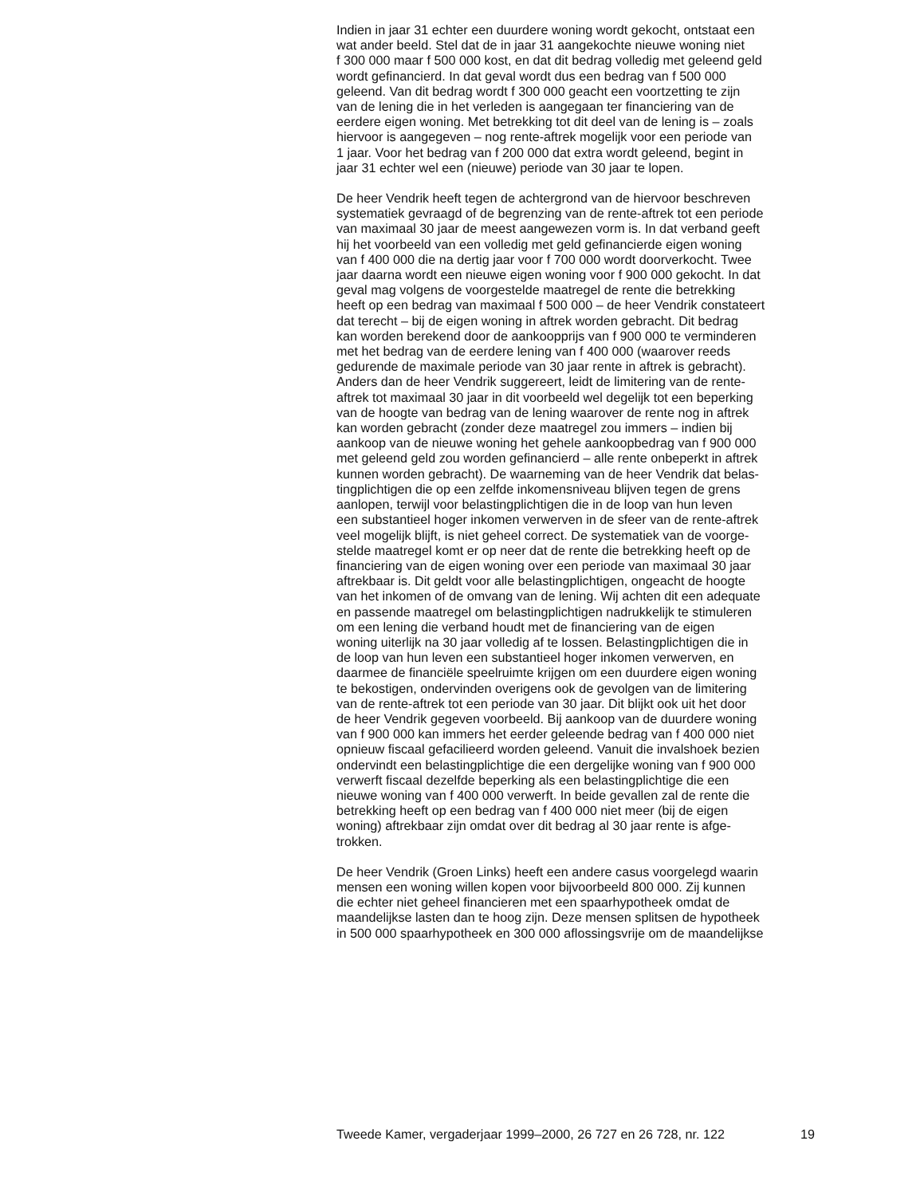Indien in jaar 31 echter een duurdere woning wordt gekocht, ontstaat een wat ander beeld. Stel dat de in jaar 31 aangekochte nieuwe woning niet f 300 000 maar f 500 000 kost, en dat dit bedrag volledig met geleend geld wordt gefinancierd. In dat geval wordt dus een bedrag van f 500 000 geleend. Van dit bedrag wordt f 300 000 geacht een voortzetting te zijn van de lening die in het verleden is aangegaan ter financiering van de eerdere eigen woning. Met betrekking tot dit deel van de lening is – zoals hiervoor is aangegeven – nog rente-aftrek mogelijk voor een periode van 1 jaar. Voor het bedrag van f 200 000 dat extra wordt geleend, begint in jaar 31 echter wel een (nieuwe) periode van 30 jaar te lopen.
De heer Vendrik heeft tegen de achtergrond van de hiervoor beschreven systematiek gevraagd of de begrenzing van de rente-aftrek tot een periode van maximaal 30 jaar de meest aangewezen vorm is. In dat verband geeft hij het voorbeeld van een volledig met geld gefinancierde eigen woning van f 400 000 die na dertig jaar voor f 700 000 wordt doorverkocht. Twee jaar daarna wordt een nieuwe eigen woning voor f 900 000 gekocht. In dat geval mag volgens de voorgestelde maatregel de rente die betrekking heeft op een bedrag van maximaal f 500 000 – de heer Vendrik constateert dat terecht – bij de eigen woning in aftrek worden gebracht. Dit bedrag kan worden berekend door de aankoopprijs van f 900 000 te verminderen met het bedrag van de eerdere lening van f 400 000 (waarover reeds gedurende de maximale periode van 30 jaar rente in aftrek is gebracht). Anders dan de heer Vendrik suggereert, leidt de limitering van de rente- aftrek tot maximaal 30 jaar in dit voorbeeld wel degelijk tot een beperking van de hoogte van bedrag van de lening waarover de rente nog in aftrek kan worden gebracht (zonder deze maatregel zou immers – indien bij aankoop van de nieuwe woning het gehele aankoopbedrag van f 900 000 met geleend geld zou worden gefinancierd – alle rente onbeperkt in aftrek kunnen worden gebracht). De waarneming van de heer Vendrik dat belas- tingplichtigen die op een zelfde inkomensniveau blijven tegen de grens aanlopen, terwijl voor belastingplichtigen die in de loop van hun leven een substantieel hoger inkomen verwerven in de sfeer van de rente-aftrek veel mogelijk blijft, is niet geheel correct. De systematiek van de voorge- stelde maatregel komt er op neer dat de rente die betrekking heeft op de financiering van de eigen woning over een periode van maximaal 30 jaar aftrekbaar is. Dit geldt voor alle belastingplichtigen, ongeacht de hoogte van het inkomen of de omvang van de lening. Wij achten dit een adequate en passende maatregel om belastingplichtigen nadrukkelijk te stimuleren om een lening die verband houdt met de financiering van de eigen woning uiterlijk na 30 jaar volledig af te lossen. Belastingplichtigen die in de loop van hun leven een substantieel hoger inkomen verwerven, en daarmee de financiële speelruimte krijgen om een duurdere eigen woning te bekostigen, ondervinden overigens ook de gevolgen van de limitering van de rente-aftrek tot een periode van 30 jaar. Dit blijkt ook uit het door de heer Vendrik gegeven voorbeeld. Bij aankoop van de duurdere woning van f 900 000 kan immers het eerder geleende bedrag van f 400 000 niet opnieuw fiscaal gefacilieerd worden geleend. Vanuit die invalshoek bezien ondervindt een belastingplichtige die een dergelijke woning van f 900 000 verwerft fiscaal dezelfde beperking als een belastingplichtige die een nieuwe woning van f 400 000 verwerft. In beide gevallen zal de rente die betrekking heeft op een bedrag van f 400 000 niet meer (bij de eigen woning) aftrekbaar zijn omdat over dit bedrag al 30 jaar rente is afge- trokken.
De heer Vendrik (Groen Links) heeft een andere casus voorgelegd waarin mensen een woning willen kopen voor bijvoorbeeld 800 000. Zij kunnen die echter niet geheel financieren met een spaarhypotheek omdat de maandelijkse lasten dan te hoog zijn. Deze mensen splitsen de hypotheek in 500 000 spaarhypotheek en 300 000 aflossingsvrije om de maandelijkse
Tweede Kamer, vergaderjaar 1999–2000, 26 727 en 26 728, nr. 122 19